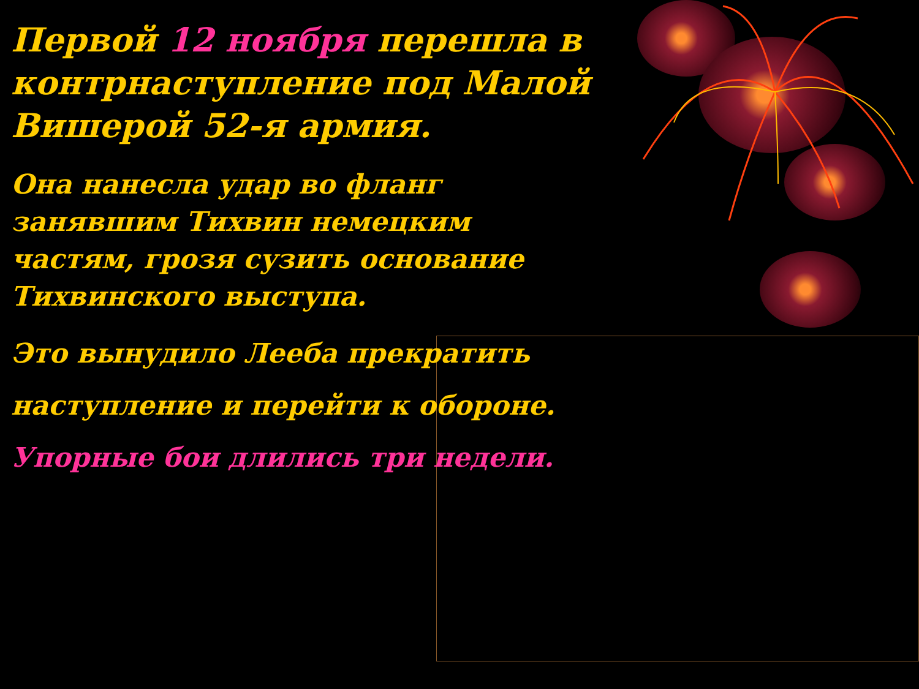Первой 12 ноября перешла в контрнаступление под Малой Вишерой 52-я армия.
Она нанесла удар во фланг занявшим Тихвин немецким частям, грозя сузить основание Тихвинского выступа.
Это вынудило Лееба прекратить наступление и перейти к обороне.
Упорные бои длились три недели.